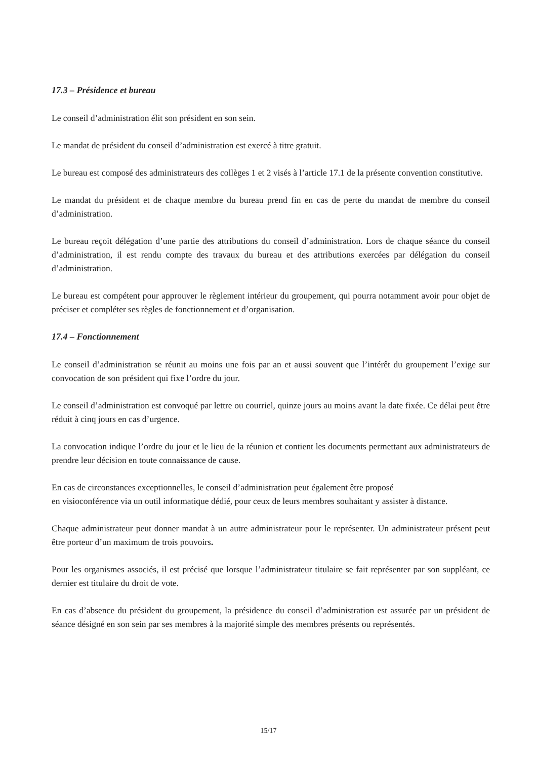17.3 – Présidence et bureau
Le conseil d’administration élit son président en son sein.
Le mandat de président du conseil d’administration est exercé à titre gratuit.
Le bureau est composé des administrateurs des collèges 1 et 2 visés à l’article 17.1 de la présente convention constitutive.
Le mandat du président et de chaque membre du bureau prend fin en cas de perte du mandat de membre du conseil d’administration.
Le bureau reçoit délégation d’une partie des attributions du conseil d’administration. Lors de chaque séance du conseil d’administration, il est rendu compte des travaux du bureau et des attributions exercées par délégation du conseil d’administration.
Le bureau est compétent pour approuver le règlement intérieur du groupement, qui pourra notamment avoir pour objet de préciser et compléter ses règles de fonctionnement et d’organisation.
17.4 – Fonctionnement
Le conseil d’administration se réunit au moins une fois par an et aussi souvent que l’intérêt du groupement l’exige sur convocation de son président qui fixe l’ordre du jour.
Le conseil d’administration est convoqué par lettre ou courriel, quinze jours au moins avant la date fixée. Ce délai peut être réduit à cinq jours en cas d’urgence.
La convocation indique l’ordre du jour et le lieu de la réunion et contient les documents permettant aux administrateurs de prendre leur décision en toute connaissance de cause.
En cas de circonstances exceptionnelles, le conseil d’administration peut également être proposé
en visioconférence via un outil informatique dédié, pour ceux de leurs membres souhaitant y assister à distance.
Chaque administrateur peut donner mandat à un autre administrateur pour le représenter. Un administrateur présent peut être porteur d’un maximum de trois pouvoirs.
Pour les organismes associés, il est précisé que lorsque l’administrateur titulaire se fait représenter par son suppléant, ce dernier est titulaire du droit de vote.
En cas d’absence du président du groupement, la présidence du conseil d’administration est assurée par un président de séance désigné en son sein par ses membres à la majorité simple des membres présents ou représentés.
15/17